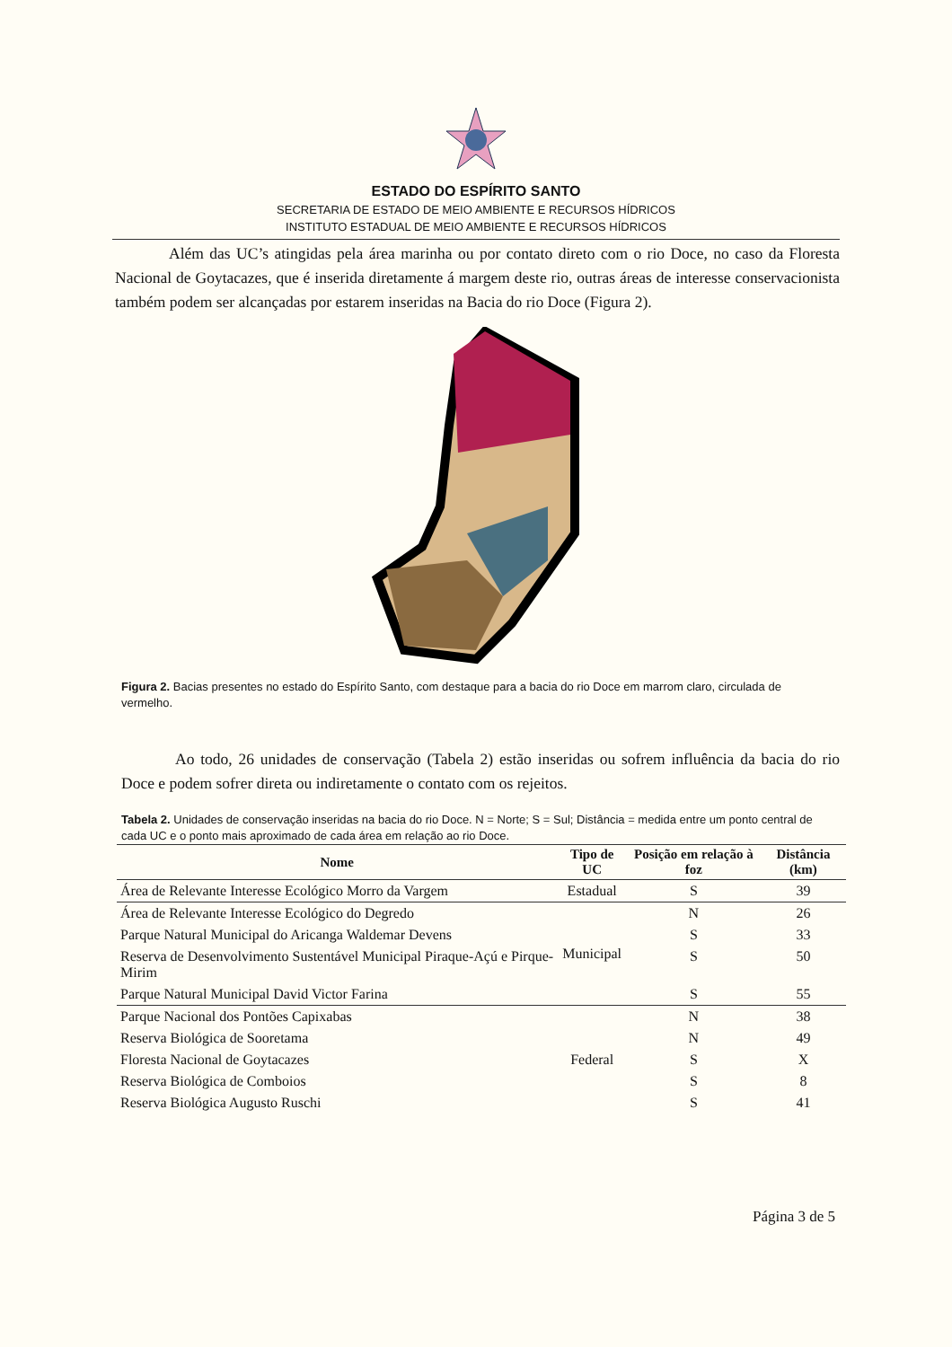ESTADO DO ESPÍRITO SANTO
SECRETARIA DE ESTADO DE MEIO AMBIENTE E RECURSOS HÍDRICOS
INSTITUTO ESTADUAL DE MEIO AMBIENTE E RECURSOS HÍDRICOS
Além das UC’s atingidas pela área marinha ou por contato direto com o rio Doce, no caso da Floresta Nacional de Goytacazes, que é inserida diretamente á margem deste rio, outras áreas de interesse conservacionista também podem ser alcançadas por estarem inseridas na Bacia do rio Doce (Figura 2).
Figura 2. Bacias presentes no estado do Espírito Santo, com destaque para a bacia do rio Doce em marrom claro, circulada de vermelho.
Ao todo, 26 unidades de conservação (Tabela 2) estão inseridas ou sofrem influência da bacia do rio Doce e podem sofrer direta ou indiretamente o contato com os rejeitos.
Tabela 2. Unidades de conservação inseridas na bacia do rio Doce. N = Norte; S = Sul; Distância = medida entre um ponto central de cada UC e o ponto mais aproximado de cada área em relação ao rio Doce.
| Nome | Tipo de UC | Posição em relação à foz | Distância (km) |
| --- | --- | --- | --- |
| Área de Relevante Interesse Ecológico Morro da Vargem | Estadual | S | 39 |
| Área de Relevante Interesse Ecológico do Degredo | Municipal | N | 26 |
| Parque Natural Municipal do Aricanga Waldemar Devens | | S | 33 |
| Reserva de Desenvolvimento Sustentável Municipal Piraque-Açú e Pirque-Mirim | | S | 50 |
| Parque Natural Municipal David Victor Farina | | S | 55 |
| Parque Nacional dos Pontões Capixabas | Federal | N | 38 |
| Reserva Biológica de Sooretama | | N | 49 |
| Floresta Nacional de Goytacazes | | S | X |
| Reserva Biológica de Comboios | | S | 8 |
| Reserva Biológica Augusto Ruschi | | S | 41 |
Página 3 de 5